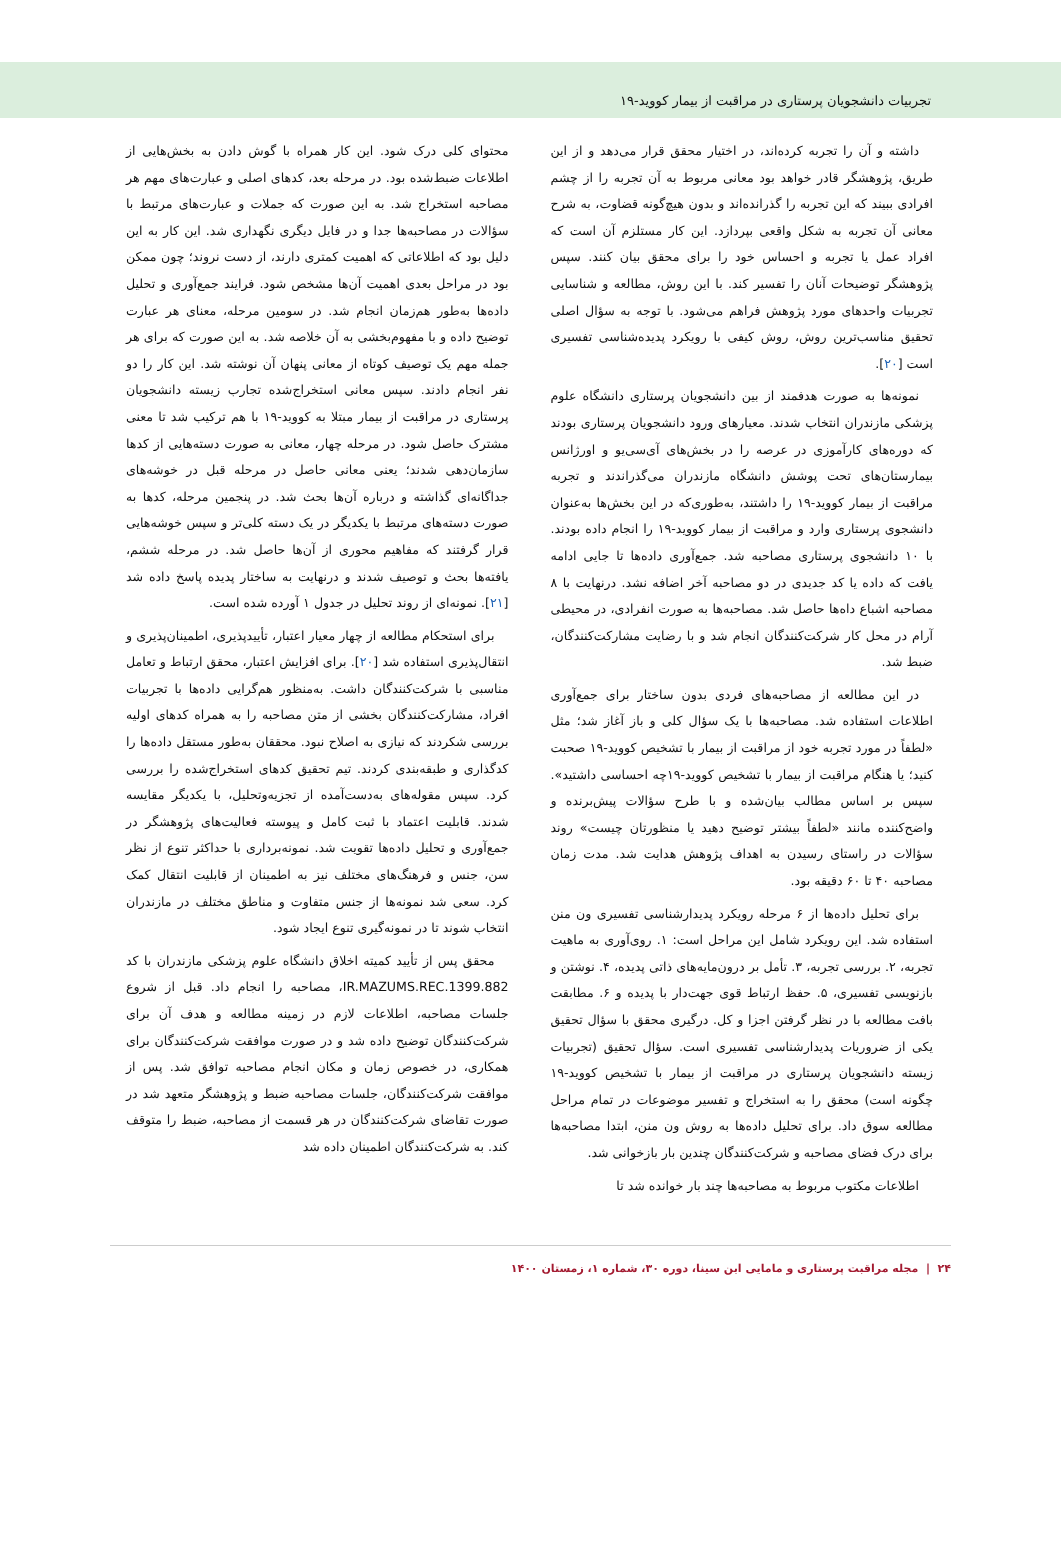تجربیات دانشجویان پرستاری در مراقبت از بیمار کووید-۱۹
داشته و آن را تجربه کرده‌اند، در اختیار محقق قرار می‌دهد و از این طریق، پژوهشگر قادر خواهد بود معانی مربوط به آن تجربه را از چشم افرادی ببیند که این تجربه را گذرانده‌اند و بدون هیچ‌گونه قضاوت، به شرح معانی آن تجربه به شکل واقعی بپردازد. این کار مستلزم آن است که افراد عمل یا تجربه و احساس خود را برای محقق بیان کنند. سپس پژوهشگر توضیحات آنان را تفسیر کند. با این روش، مطالعه و شناسایی تجربیات واحدهای مورد پژوهش فراهم می‌شود. با توجه به سؤال اصلی تحقیق مناسب‌ترین روش، روش کیفی با رویکرد پدیده‌شناسی تفسیری است [۲۰].
نمونه‌ها به صورت هدفمند از بین دانشجویان پرستاری دانشگاه علوم پزشکی مازندران انتخاب شدند. معیارهای ورود دانشجویان پرستاری بودند که دوره‌های کارآموزی در عرصه را در بخش‌های آی‌سی‌یو و اورژانس بیمارستان‌های تحت پوشش دانشگاه مازندران می‌گذراندند و تجربه مراقبت از بیمار کووید-۱۹ را داشتند، به‌طوری‌که در این بخش‌ها به‌عنوان دانشجوی پرستاری وارد و مراقبت از بیمار کووید-۱۹ را انجام داده بودند. با ۱۰ دانشجوی پرستاری مصاحبه شد. جمع‌آوری داده‌ها تا جایی ادامه یافت که داده یا کد جدیدی در دو مصاحبه آخر اضافه نشد. درنهایت با ۸ مصاحبه اشباع داه‌ها حاصل شد. مصاحبه‌ها به صورت انفرادی، در محیطی آرام در محل کار شرکت‌کنندگان انجام شد و با رضایت مشارکت‌کنندگان، ضبط شد.
در این مطالعه از مصاحبه‌های فردی بدون ساختار برای جمع‌آوری اطلاعات استفاده شد. مصاحبه‌ها با یک سؤال کلی و باز آغاز شد؛ مثل «لطفاً در مورد تجربه خود از مراقبت از بیمار با تشخیص کووید-۱۹ صحبت کنید؛ یا هنگام مراقبت از بیمار با تشخیص کووید-۱۹چه احساسی داشتید». سپس بر اساس مطالب بیان‌شده و با طرح سؤالات پیش‌برنده و واضح‌کننده مانند «لطفاً بیشتر توضیح دهید یا منظورتان چیست» روند سؤالات در راستای رسیدن به اهداف پژوهش هدایت شد. مدت زمان مصاحبه ۴۰ تا ۶۰ دقیقه بود.
برای تحلیل داده‌ها از ۶ مرحله رویکرد پدیدارشناسی تفسیری ون منن استفاده شد. این رویکرد شامل این مراحل است: ۱. روی‌آوری به ماهیت تجربه، ۲. بررسی تجربه، ۳. تأمل بر درون‌مایه‌های ذاتی پدیده، ۴. نوشتن و بازنویسی تفسیری، ۵. حفظ ارتباط قوی جهت‌دار با پدیده و ۶. مطابقت بافت مطالعه با در نظر گرفتن اجزا و کل. درگیری محقق با سؤال تحقیق یکی از ضروریات پدیدارشناسی تفسیری است. سؤال تحقیق (تجربیات زیسته دانشجویان پرستاری در مراقبت از بیمار با تشخیص کووید-۱۹ چگونه است) محقق را به استخراج و تفسیر موضوعات در تمام مراحل مطالعه سوق داد. برای تحلیل داده‌ها به روش ون منن، ابتدا مصاحبه‌ها برای درک فضای مصاحبه و شرکت‌کنندگان چندین بار بازخوانی شد.
اطلاعات مکتوب مربوط به مصاحبه‌ها چند بار خوانده شد تا
محتوای کلی درک شود. این کار همراه با گوش دادن به بخش‌هایی از اطلاعات ضبط‌شده بود. در مرحله بعد، کدهای اصلی و عبارت‌های مهم هر مصاحبه استخراج شد. به این صورت که جملات و عبارت‌های مرتبط با سؤالات در مصاحبه‌ها جدا و در فایل دیگری نگهداری شد. این کار به این دلیل بود که اطلاعاتی که اهمیت کمتری دارند، از دست نروند؛ چون ممکن بود در مراحل بعدی اهمیت آن‌ها مشخص شود. فرایند جمع‌آوری و تحلیل داده‌ها به‌طور هم‌زمان انجام شد. در سومین مرحله، معنای هر عبارت توضیح داده و با مفهوم‌بخشی به آن خلاصه شد. به این صورت که برای هر جمله مهم یک توصیف کوتاه از معانی پنهان آن نوشته شد. این کار را دو نفر انجام دادند. سپس معانی استخراج‌شده تجارب زیسته دانشجویان پرستاری در مراقبت از بیمار مبتلا به کووید-۱۹ با هم ترکیب شد تا معنی مشترک حاصل شود. در مرحله چهار، معانی به صورت دسته‌هایی از کدها سازمان‌دهی شدند؛ یعنی معانی حاصل در مرحله قبل در خوشه‌های جداگانه‌ای گذاشته و درباره آن‌ها بحث شد. در پنجمین مرحله، کدها به صورت دسته‌های مرتبط با یکدیگر در یک دسته کلی‌تر و سپس خوشه‌هایی قرار گرفتند که مفاهیم محوری از آن‌ها حاصل شد. در مرحله ششم، یافته‌ها بحث و توصیف شدند و درنهایت به ساختار پدیده پاسخ داده شد [۲۱]. نمونه‌ای از روند تحلیل در جدول ۱ آورده شده است.
برای استحکام مطالعه از چهار معیار اعتبار، تأییدپذیری، اطمینان‌پذیری و انتقال‌پذیری استفاده شد [۲۰]. برای افزایش اعتبار، محقق ارتباط و تعامل مناسبی با شرکت‌کنندگان داشت. به‌منظور هم‌گرایی داده‌ها با تجربیات افراد، مشارکت‌کنندگان بخشی از متن مصاحبه را به همراه کدهای اولیه بررسی شکردند که نیازی به اصلاح نبود. محققان به‌طور مستقل داده‌ها را کدگذاری و طبقه‌بندی کردند. تیم تحقیق کدهای استخراج‌شده را بررسی کرد. سپس مقوله‌های به‌دست‌آمده از تجزیه‌وتحلیل، با یکدیگر مقایسه شدند. قابلیت اعتماد با ثبت کامل و پیوسته فعالیت‌های پژوهشگر در جمع‌آوری و تحلیل داده‌ها تقویت شد. نمونه‌برداری با حداکثر تنوع از نظر سن، جنس و فرهنگ‌های مختلف نیز به اطمینان از قابلیت انتقال کمک کرد. سعی شد نمونه‌ها از جنس متفاوت و مناطق مختلف در مازندران انتخاب شوند تا در نمونه‌گیری تنوع ایجاد شود.
محقق پس از تأیید کمیته اخلاق دانشگاه علوم پزشکی مازندران با کد IR.MAZUMS.REC.1399.882، مصاحبه را انجام داد. قبل از شروع جلسات مصاحبه، اطلاعات لازم در زمینه مطالعه و هدف آن برای شرکت‌کنندگان توضیح داده شد و در صورت موافقت شرکت‌کنندگان برای همکاری، در خصوص زمان و مکان انجام مصاحبه توافق شد. پس از موافقت شرکت‌کنندگان، جلسات مصاحبه ضبط و پژوهشگر متعهد شد در صورت تقاضای شرکت‌کنندگان در هر قسمت از مصاحبه، ضبط را متوقف کند. به شرکت‌کنندگان اطمینان داده شد
۲۴ | مجله مراقبت پرستاری و مامایی ابن سینا، دوره ۳۰، شماره ۱، زمستان ۱۴۰۰